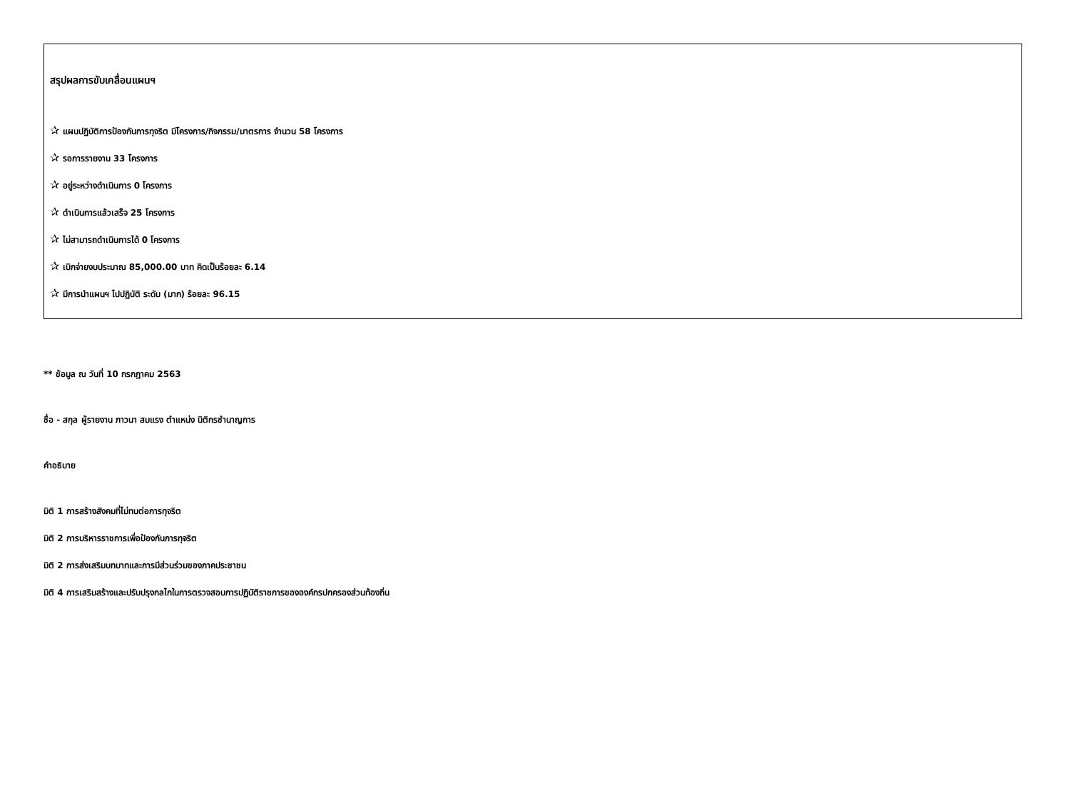สรุปผลการขับเคลื่อนแผนฯ
✰ แผนปฏิบัติการป้องกันการทุจริต มีโครงการ/กิจกรรม/มาตรการ จำนวน 58 โครงการ
✰ รอการรายงาน 33 โครงการ
✰ อยู่ระหว่างดำเนินการ 0 โครงการ
✰ ดำเนินการแล้วเสร็จ 25 โครงการ
✰ ไม่สามารถดำเนินการได้ 0 โครงการ
✰ เบิกจ่ายงบประมาณ 85,000.00 บาท คิดเป็นร้อยละ 6.14
✰ มีการนำแผนฯ ไปปฏิบัติ ระดับ (มาก) ร้อยละ 96.15
** ข้อมูล ณ วันที่ 10 กรกฎาคม 2563
ชื่อ - สกุล ผู้รายงาน ภาวนา สมแรง ตำแหน่ง นิติกรชำนาญการ
คำอธิบาย
มิติ 1 การสร้างสังคมที่ไม่ทนต่อการทุจริต
มิติ 2 การบริหารราชการเพื่อป้องกันการทุจริต
มิติ 2 การส่งเสริมบทบาทและการมีส่วนร่วมของภาคประชาชน
มิติ 4 การเสริมสร้างและปรับปรุงกลไกในการตรวจสอบการปฏิบัติราชการขององค์กรปกครองส่วนท้องถิ่น